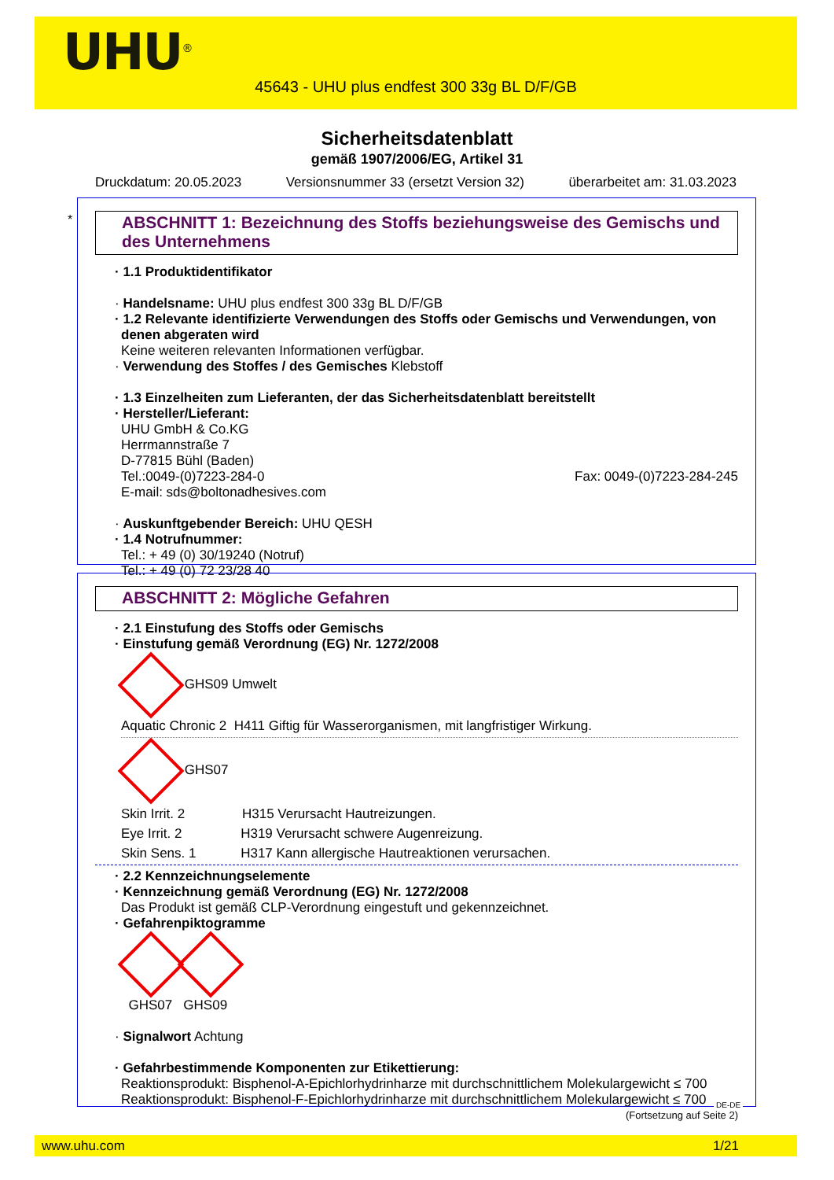UHU<sup>®</sup>
45643 - UHU plus endfest 300 33g BL D/F/GB
Sicherheitsdatenblatt
gemäß 1907/2006/EG, Artikel 31
Druckdatum: 20.05.2023 Versionsnummer 33 (ersetzt Version 32) überarbeitet am: 31.03.2023
*
ABSCHNITT 1: Bezeichnung des Stoffs beziehungsweise des Gemischs und des Unternehmens
· 1.1 Produktidentifikator
· Handelsname: UHU plus endfest 300 33g BL D/F/GB
· 1.2 Relevante identifizierte Verwendungen des Stoffs oder Gemischs und Verwendungen, von denen abgeraten wird
Keine weiteren relevanten Informationen verfügbar.
· Verwendung des Stoffes / des Gemisches Klebstoff
· 1.3 Einzelheiten zum Lieferanten, der das Sicherheitsdatenblatt bereitstellt
· Hersteller/Lieferant:
UHU GmbH & Co.KG
Herrmannstraße 7
D-77815 Bühl (Baden)
Tel.:0049-(0)7223-284-0 Fax: 0049-(0)7223-284-245
E-mail: sds@boltonadhesives.com
· Auskunftgebender Bereich: UHU QESH
· 1.4 Notrufnummer:
Tel.: + 49 (0) 30/19240 (Notruf)
Tel.: + 49 (0) 72 23/28 40
ABSCHNITT 2: Mögliche Gefahren
· 2.1 Einstufung des Stoffs oder Gemischs
· Einstufung gemäß Verordnung (EG) Nr. 1272/2008
GHS09 Umwelt
Aquatic Chronic 2 H411 Giftig für Wasserorganismen, mit langfristiger Wirkung.
GHS07
Skin Irrit. 2 H315 Verursacht Hautreizungen.
Eye Irrit. 2 H319 Verursacht schwere Augenreizung.
Skin Sens. 1 H317 Kann allergische Hautreaktionen verursachen.
· 2.2 Kennzeichnungselemente
· Kennzeichnung gemäß Verordnung (EG) Nr. 1272/2008
Das Produkt ist gemäß CLP-Verordnung eingestuft und gekennzeichnet.
· Gefahrenpiktogramme
GHS07 GHS09
· Signalwort Achtung
· Gefahrbestimmende Komponenten zur Etikettierung:
Reaktionsprodukt: Bisphenol-A-Epichlorhydrinharze mit durchschnittlichem Molekulargewicht ≤ 700
Reaktionsprodukt: Bisphenol-F-Epichlorhydrinharze mit durchschnittlichem Molekulargewicht ≤ 700
(Fortsetzung auf Seite 2)
DE-DE
www.uhu.com 1/21